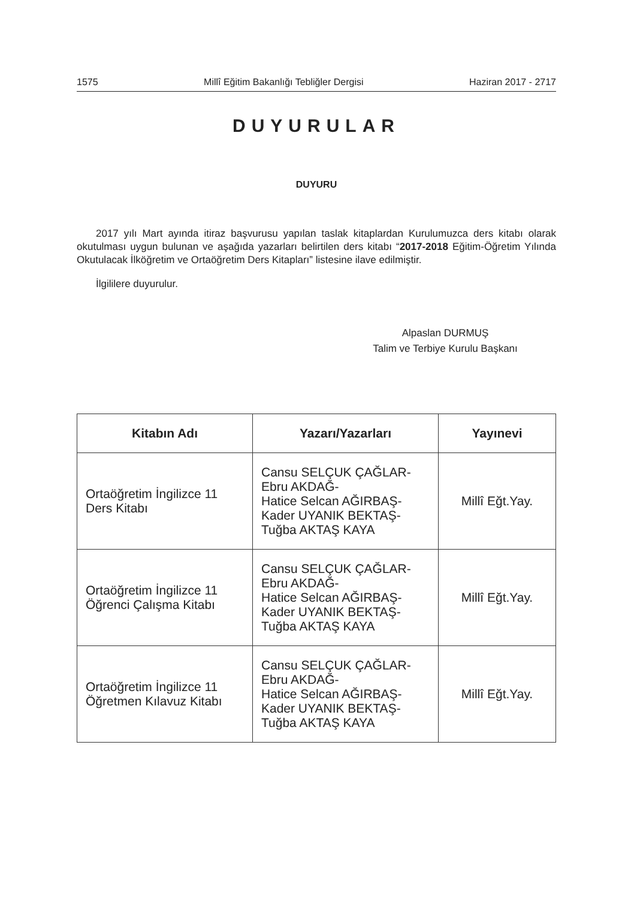1575 Millî Eğitim Bakanlığı Tebliğler Dergisi Haziran 2017 - 2717
DUYURULAR
DUYURU
2017 yılı Mart ayında itiraz başvurusu yapılan taslak kitaplardan Kurulumuzca ders kitabı olarak okutulması uygun bulunan ve aşağıda yazarları belirtilen ders kitabı “2017-2018 Eğitim-Öğretim Yılında Okutulacak İlköğretim ve Ortaöğretim Ders Kitapları” listesine ilave edilmiştir.
İlgililere duyurulur.
Alpaslan DURMUŞ
Talim ve Terbiye Kurulu Başkanı
| Kitabın Adı | Yazarı/Yazarları | Yayınevi |
| --- | --- | --- |
| Ortaöğretim İngilizce 11 Ders Kitabı | Cansu SELÇUK ÇAĞLAR- Ebru AKDAĞ- Hatice Selcan AĞIRBAŞ- Kader UYANIK BEKTAŞ- Tuğba AKTAŞ KAYA | Millî Eğt.Yay. |
| Ortaöğretim İngilizce 11 Öğrenci Çalışma Kitabı | Cansu SELÇUK ÇAĞLAR- Ebru AKDAĞ- Hatice Selcan AĞIRBAŞ- Kader UYANIK BEKTAŞ- Tuğba AKTAŞ KAYA | Millî Eğt.Yay. |
| Ortaöğretim İngilizce 11 Öğretmen Kılavuz Kitabı | Cansu SELÇUK ÇAĞLAR- Ebru AKDAĞ- Hatice Selcan AĞIRBAŞ- Kader UYANIK BEKTAŞ- Tuğba AKTAŞ KAYA | Millî Eğt.Yay. |